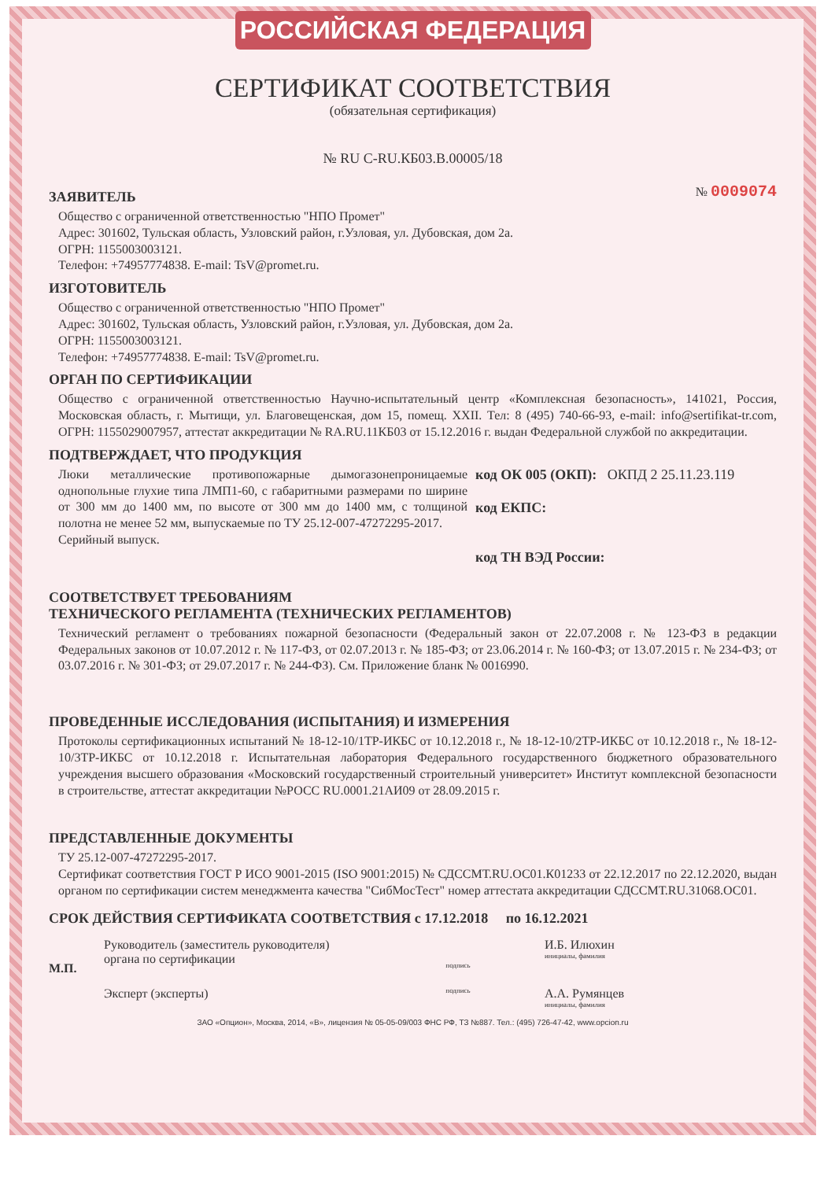РОССИЙСКАЯ ФЕДЕРАЦИЯ
СЕРТИФИКАТ СООТВЕТСТВИЯ
(обязательная сертификация)
№ RU C-RU.КБ03.В.00005/18
ЗАЯВИТЕЛЬ
№ 0009074
Общество с ограниченной ответственностью "НПО Промет"
Адрес: 301602, Тульская область, Узловский район, г.Узловая, ул. Дубовская, дом 2а.
ОГРН: 1155003003121.
Телефон: +74957774838. E-mail: TsV@promet.ru.
ИЗГОТОВИТЕЛЬ
Общество с ограниченной ответственностью "НПО Промет"
Адрес: 301602, Тульская область, Узловский район, г.Узловая, ул. Дубовская, дом 2а.
ОГРН: 1155003003121.
Телефон: +74957774838. E-mail: TsV@promet.ru.
ОРГАН ПО СЕРТИФИКАЦИИ
Общество с ограниченной ответственностью Научно-испытательный центр «Комплексная безопасность», 141021, Россия, Московская область, г. Мытищи, ул. Благовещенская, дом 15, помещ. XXII. Тел: 8 (495) 740-66-93, e-mail: info@sertifikat-tr.com, ОГРН: 1155029007957, аттестат аккредитации № RA.RU.11КБ03 от 15.12.2016 г. выдан Федеральной службой по аккредитации.
ПОДТВЕРЖДАЕТ, ЧТО ПРОДУКЦИЯ
Люки металлические противопожарные дымогазонепроницаемые однопольные глухие типа ЛМП1-60, с габаритными размерами по ширине от 300 мм до 1400 мм, по высоте от 300 мм до 1400 мм, с толщиной полотна не менее 52 мм, выпускаемые по ТУ 25.12-007-47272295-2017.
Серийный выпуск.
код ОК 005 (ОКП): ОКПД 2 25.11.23.119
код ЕКПС:
код ТН ВЭД России:
СООТВЕТСТВУЕТ ТРЕБОВАНИЯМ
ТЕХНИЧЕСКОГО РЕГЛАМЕНТА (ТЕХНИЧЕСКИХ РЕГЛАМЕНТОВ)
Технический регламент о требованиях пожарной безопасности (Федеральный закон от 22.07.2008 г. № 123-ФЗ в редакции Федеральных законов от 10.07.2012 г. № 117-ФЗ, от 02.07.2013 г. № 185-ФЗ; от 23.06.2014 г. № 160-ФЗ; от 13.07.2015 г. № 234-ФЗ; от 03.07.2016 г. № 301-ФЗ; от 29.07.2017 г. № 244-ФЗ). См. Приложение бланк № 0016990.
ПРОВЕДЕННЫЕ ИССЛЕДОВАНИЯ (ИСПЫТАНИЯ) И ИЗМЕРЕНИЯ
Протоколы сертификационных испытаний № 18-12-10/1ТР-ИКБС от 10.12.2018 г., № 18-12-10/2ТР-ИКБС от 10.12.2018 г., № 18-12-10/3ТР-ИКБС от 10.12.2018 г. Испытательная лаборатория Федерального государственного бюджетного образовательного учреждения высшего образования «Московский государственный строительный университет» Институт комплексной безопасности в строительстве, аттестат аккредитации №РОСС RU.0001.21АИ09 от 28.09.2015 г.
ПРЕДСТАВЛЕННЫЕ ДОКУМЕНТЫ
ТУ 25.12-007-47272295-2017.
Сертификат соответствия ГОСТ Р ИСО 9001-2015 (ISO 9001:2015) № СДССМТ.RU.ОС01.К01233 от 22.12.2017 по 22.12.2020, выдан органом по сертификации систем менеджмента качества "СибМосТест" номер аттестата аккредитации СДССМТ.RU.31068.ОС01.
СРОК ДЕЙСТВИЯ СЕРТИФИКАТА СООТВЕТСТВИЯ с 17.12.2018 по 16.12.2021
М.П.
Руководитель (заместитель руководителя)
органа по сертификации
подпись
И.Б. Илюхин
инициалы, фамилия
Эксперт (эксперты)
подпись
А.А. Румянцев
инициалы, фамилия
ЗАО «Опцион», Москва, 2014, «В», лицензия № 05-05-09/003 ФНС РФ, ТЗ №887. Тел.: (495) 726-47-42, www.opcion.ru